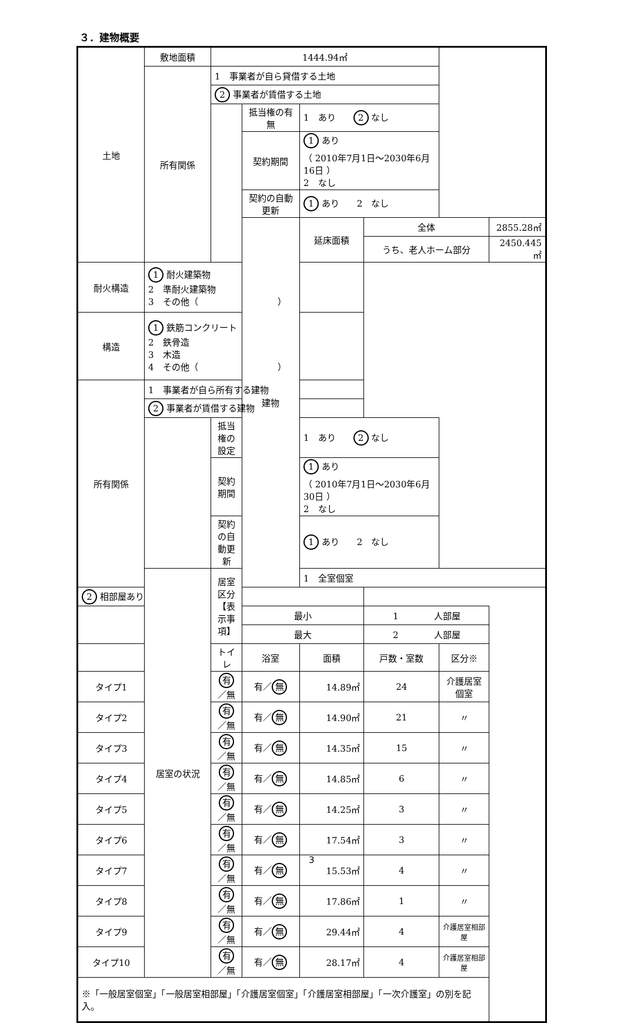３．建物概要
| 土地 | 敷地面積 | 1444.94㎡ | | | | | |
| | 所有関係 | 1 事業者が自ら貸借する土地 | | | | | |
| | | 2 事業者が賃借する土地 | | | | | |
| | | | 抵当権の有無 | 1 あり 2 なし | | | |
| | | | 契約期間 | 1 あり （ 2010年7月1日～2030年6月16日 ） 2 なし | | | |
| | | | 契約の自動更新 | 1 あり 2 なし | | | |
| | | | 建物 | 延床面積 | 全体 | | 2855.28㎡ |
| | | | | | うち、老人ホーム部分 | | 2450.445㎡ |
| 耐火構造 | 1 耐火建築物 2 準耐火建築物 3 その他（ ） | | | | | | |
| 構造 | 1 鉄筋コンクリート 2 鉄骨造 3 木造 4 その他（ ） | | | | | | |
| 所有関係 | 1 事業者が自ら所有する建物 | | | | | | |
| | 2 事業者が賃借する建物 | | | | | | |
| | | 抵当権の設定 | | 1 あり 2 なし | | | |
| | | 契約期間 | | 1 あり （ 2010年7月1日～2030年6月30日 ） 2 なし | | | |
| | | 契約の自動更新 | | 1 あり 2 なし | | | |
| | 居室の状況 | 居室区分 【表示事項】 | | 1 全室個室 | | | |
| 2 相部屋あり | | | | | | | |
| | | | 最小 | | 1 人部屋 | | |
| | | | 最大 | | 2 人部屋 | | |
| | | トイレ | 浴室 | 面積 | 戸数・室数 | 区分※ | |
| タイプ1 | | 有 ／無 | 有／ 無 | 14.89㎡ | 24 | 介護居室個室 | |
| タイプ2 | | 有 ／無 | 有／ 無 | 14.90㎡ | 21 | 〃 | |
| タイプ3 | | 有 ／無 | 有／ 無 | 14.35㎡ | 15 | 〃 | |
| タイプ4 | | 有 ／無 | 有／ 無 | 14.85㎡ | 6 | 〃 | |
| タイプ5 | | 有 ／無 | 有／ 無 | 14.25㎡ | 3 | 〃 | |
| タイプ6 | | 有 ／無 | 有／ 無 | 17.54㎡ | 3 | 〃 | |
| タイプ7 | | 有 ／無 | 有／ 無 | 15.53㎡ | 4 | 〃 | |
| タイプ8 | | 有 ／無 | 有／ 無 | 17.86㎡ | 1 | 〃 | |
| タイプ9 | | 有 ／無 | 有／ 無 | 29.44㎡ | 4 | 介護居室相部屋 | |
| タイプ10 | | 有 ／無 | 有／ 無 | 28.17㎡ | 4 | 介護居室相部屋 | |
| ※「一般居室個室」「一般居室相部屋」「介護居室個室」「介護居室相部屋」「一次介護室」の別を記入。 | | | | | | | |
3